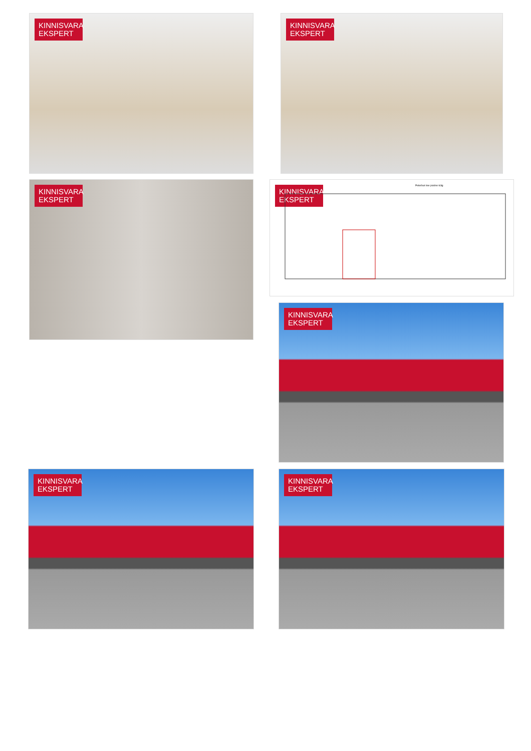KINNISVARA
EKSPERT
KINNISVARA
EKSPERT
KINNISVARA
EKSPERT
KINNISVARA
EKSPERT
Peterburi tee poolne külg
KINNISVARA
EKSPERT
KINNISVARA
EKSPERT
KINNISVARA
EKSPERT